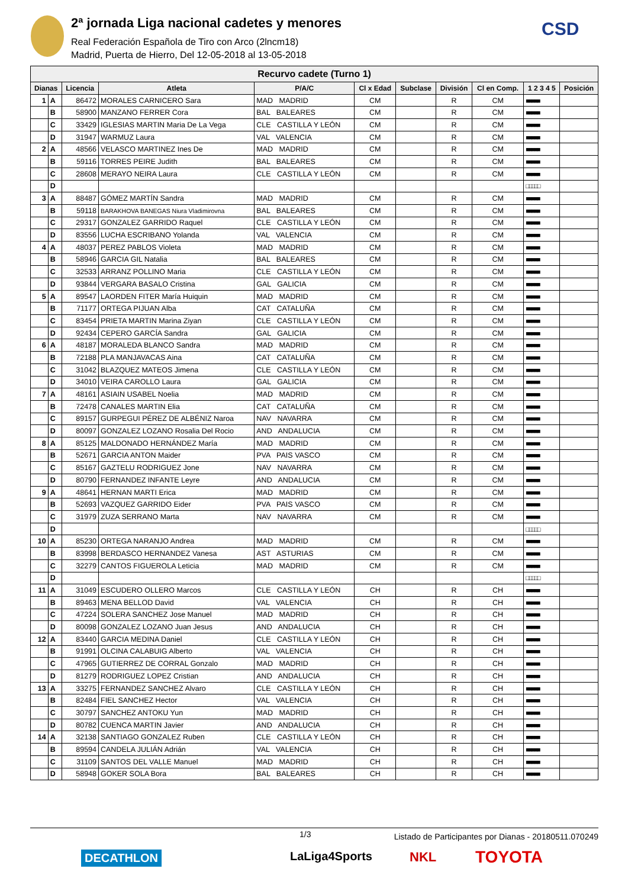2ª jornada Liga nacional cadetes y menores
Real Federación Española de Tiro con Arco (2lncm18)
Madrid, Puerta de Hierro, Del 12-05-2018 al 13-05-2018
CSD
| Recurvo cadete (Turno 1) | | | | | | | | | | |
| --- | --- | --- | --- | --- | --- | --- | --- | --- | --- | --- |
| Dianas | | Licencia | Atleta | P/A/C | Cl x Edad | Subclase | División | Cl en Comp. | 1 2 3 4 5 | Posición |
| 1 | A | 86472 | MORALES CARNICERO Sara | MAD MADRID | CM | | R | CM | ■■■■■ | |
| | B | 58900 | MANZANO FERRER Cora | BAL BALEARES | CM | | R | CM | ■■■■■ | |
| | C | 33429 | IGLESIAS MARTIN Maria De La Vega | CLE CASTILLA Y LEÓN | CM | | R | CM | ■■■■■ | |
| | D | 31947 | WARMUZ Laura | VAL VALENCIA | CM | | R | CM | ■■■■■ | |
| 2 | A | 48566 | VELASCO MARTINEZ Ines De | MAD MADRID | CM | | R | CM | ■■■■■ | |
| | B | 59116 | TORRES PEIRE Judith | BAL BALEARES | CM | | R | CM | ■■■■■ | |
| | C | 28608 | MERAYO NEIRA Laura | CLE CASTILLA Y LEÓN | CM | | R | CM | ■■■■■ | |
| | D | | | | | | | | □□□□□ | |
| 3 | A | 88487 | GÓMEZ MARTÍN Sandra | MAD MADRID | CM | | R | CM | ■■■■■ | |
| | B | 59118 | BARAKHOVA BANEGAS Niura Vladimirovna | BAL BALEARES | CM | | R | CM | ■■■■■ | |
| | C | 29317 | GONZALEZ GARRIDO Raquel | CLE CASTILLA Y LEÓN | CM | | R | CM | ■■■■■ | |
| | D | 83556 | LUCHA ESCRIBANO Yolanda | VAL VALENCIA | CM | | R | CM | ■■■■■ | |
| 4 | A | 48037 | PEREZ PABLOS Violeta | MAD MADRID | CM | | R | CM | ■■■■■ | |
| | B | 58946 | GARCIA GIL Natalia | BAL BALEARES | CM | | R | CM | ■■■■■ | |
| | C | 32533 | ARRANZ POLLINO Maria | CLE CASTILLA Y LEÓN | CM | | R | CM | ■■■■■ | |
| | D | 93844 | VERGARA BASALO Cristina | GAL GALICIA | CM | | R | CM | ■■■■■ | |
| 5 | A | 89547 | LAORDEN FITER María Huiquin | MAD MADRID | CM | | R | CM | ■■■■■ | |
| | B | 71177 | ORTEGA PIJUAN Alba | CAT CATALUÑA | CM | | R | CM | ■■■■■ | |
| | C | 83454 | PRIETA MARTIN Marina Ziyan | CLE CASTILLA Y LEÓN | CM | | R | CM | ■■■■■ | |
| | D | 92434 | CEPERO GARCÍA Sandra | GAL GALICIA | CM | | R | CM | ■■■■■ | |
| 6 | A | 48187 | MORALEDA BLANCO Sandra | MAD MADRID | CM | | R | CM | ■■■■■ | |
| | B | 72188 | PLA MANJAVACAS Aina | CAT CATALUÑA | CM | | R | CM | ■■■■■ | |
| | C | 31042 | BLAZQUEZ MATEOS Jimena | CLE CASTILLA Y LEÓN | CM | | R | CM | ■■■■■ | |
| | D | 34010 | VEIRA CAROLLO Laura | GAL GALICIA | CM | | R | CM | ■■■■■ | |
| 7 | A | 48161 | ASIAIN USABEL Noelia | MAD MADRID | CM | | R | CM | ■■■■■ | |
| | B | 72478 | CANALES MARTIN Elia | CAT CATALUÑA | CM | | R | CM | ■■■■■ | |
| | C | 89157 | GURPEGUI PÉREZ DE ALBÉNIZ Naroa | NAV NAVARRA | CM | | R | CM | ■■■■■ | |
| | D | 80097 | GONZALEZ LOZANO Rosalia Del Rocio | AND ANDALUCIA | CM | | R | CM | ■■■■■ | |
| 8 | A | 85125 | MALDONADO HERNÁNDEZ María | MAD MADRID | CM | | R | CM | ■■■■■ | |
| | B | 52671 | GARCIA ANTON Maider | PVA PAIS VASCO | CM | | R | CM | ■■■■■ | |
| | C | 85167 | GAZTELU RODRIGUEZ Jone | NAV NAVARRA | CM | | R | CM | ■■■■■ | |
| | D | 80790 | FERNANDEZ INFANTE Leyre | AND ANDALUCIA | CM | | R | CM | ■■■■■ | |
| 9 | A | 48641 | HERNAN MARTI Erica | MAD MADRID | CM | | R | CM | ■■■■■ | |
| | B | 52693 | VAZQUEZ GARRIDO Eider | PVA PAIS VASCO | CM | | R | CM | ■■■■■ | |
| | C | 31979 | ZUZA SERRANO Marta | NAV NAVARRA | CM | | R | CM | ■■■■■ | |
| | D | | | | | | | | □□□□□ | |
| 10 | A | 85230 | ORTEGA NARANJO Andrea | MAD MADRID | CM | | R | CM | ■■■■■ | |
| | B | 83998 | BERDASCO HERNANDEZ Vanesa | AST ASTURIAS | CM | | R | CM | ■■■■■ | |
| | C | 32279 | CANTOS FIGUEROLA Leticia | MAD MADRID | CM | | R | CM | ■■■■■ | |
| | D | | | | | | | | □□□□□ | |
| 11 | A | 31049 | ESCUDERO OLLERO Marcos | CLE CASTILLA Y LEÓN | CH | | R | CH | ■■■■■ | |
| | B | 89463 | MENA BELLOD David | VAL VALENCIA | CH | | R | CH | ■■■■■ | |
| | C | 47224 | SOLERA SANCHEZ Jose Manuel | MAD MADRID | CH | | R | CH | ■■■■■ | |
| | D | 80098 | GONZALEZ LOZANO Juan Jesus | AND ANDALUCIA | CH | | R | CH | ■■■■■ | |
| 12 | A | 83440 | GARCIA MEDINA Daniel | CLE CASTILLA Y LEÓN | CH | | R | CH | ■■■■■ | |
| | B | 91991 | OLCINA CALABUIG Alberto | VAL VALENCIA | CH | | R | CH | ■■■■■ | |
| | C | 47965 | GUTIERREZ DE CORRAL Gonzalo | MAD MADRID | CH | | R | CH | ■■■■■ | |
| | D | 81279 | RODRIGUEZ LOPEZ Cristian | AND ANDALUCIA | CH | | R | CH | ■■■■■ | |
| 13 | A | 33275 | FERNANDEZ SANCHEZ Alvaro | CLE CASTILLA Y LEÓN | CH | | R | CH | ■■■■■ | |
| | B | 82484 | FIEL SANCHEZ Hector | VAL VALENCIA | CH | | R | CH | ■■■■■ | |
| | C | 30797 | SANCHEZ ANTOKU Yun | MAD MADRID | CH | | R | CH | ■■■■■ | |
| | D | 80782 | CUENCA MARTIN Javier | AND ANDALUCIA | CH | | R | CH | ■■■■■ | |
| 14 | A | 32138 | SANTIAGO GONZALEZ Ruben | CLE CASTILLA Y LEÓN | CH | | R | CH | ■■■■■ | |
| | B | 89594 | CANDELA JULIÁN Adrián | VAL VALENCIA | CH | | R | CH | ■■■■■ | |
| | C | 31109 | SANTOS DEL VALLE Manuel | MAD MADRID | CH | | R | CH | ■■■■■ | |
| | D | 58948 | GOKER SOLA Bora | BAL BALEARES | CH | | R | CH | ■■■■■ | |
1/3 Listado de Participantes por Dianas - 20180511.070249
DECATHLON LaLiga4Sports NKL TOYOTA